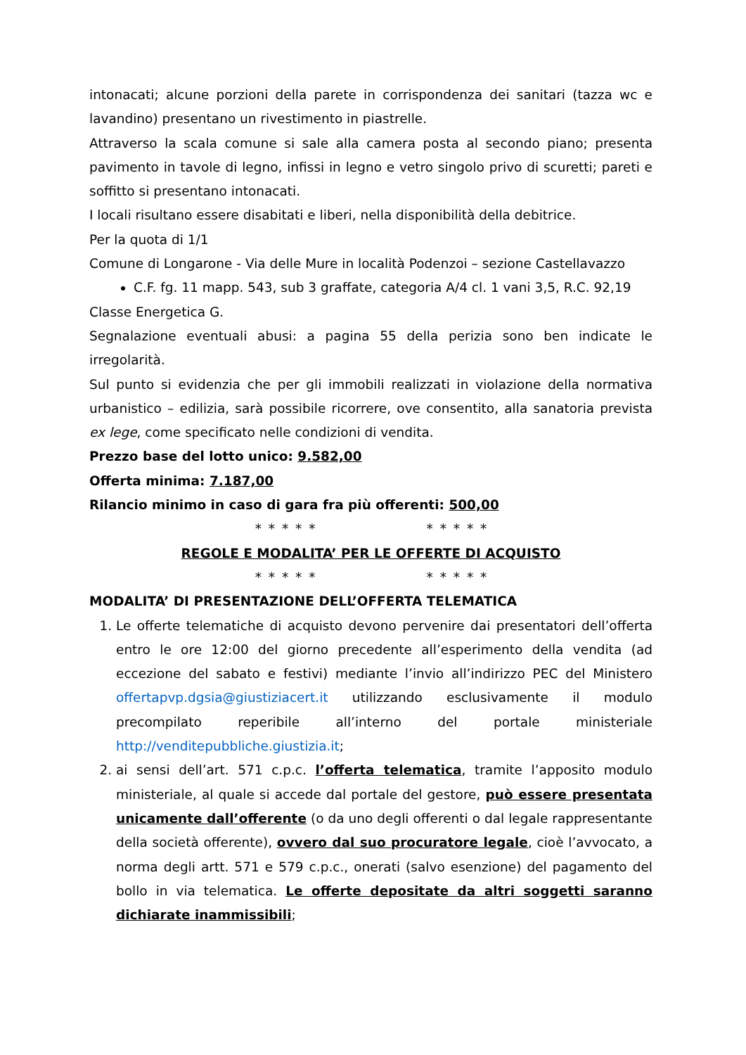intonacati; alcune porzioni della parete in corrispondenza dei sanitari (tazza wc e lavandino) presentano un rivestimento in piastrelle.
Attraverso la scala comune si sale alla camera posta al secondo piano; presenta pavimento in tavole di legno, infissi in legno e vetro singolo privo di scuretti; pareti e soffitto si presentano intonacati.
I locali risultano essere disabitati e liberi, nella disponibilità della debitrice.
Per la quota di 1/1
Comune di Longarone - Via delle Mure in località Podenzoi – sezione Castellavazzo
C.F. fg. 11 mapp. 543, sub 3 graffate, categoria A/4 cl. 1 vani 3,5, R.C. 92,19
Classe Energetica G.
Segnalazione eventuali abusi: a pagina 55 della perizia sono ben indicate le irregolarità.
Sul punto si evidenzia che per gli immobili realizzati in violazione della normativa urbanistico – edilizia, sarà possibile ricorrere, ove consentito, alla sanatoria prevista ex lege, come specificato nelle condizioni di vendita.
Prezzo base del lotto unico: 9.582,00
Offerta minima: 7.187,00
Rilancio minimo in caso di gara fra più offerenti: 500,00
* * * * * * * * * *
REGOLE E MODALITA’ PER LE OFFERTE DI ACQUISTO
* * * * * * * * * *
MODALITA’ DI PRESENTAZIONE DELL’OFFERTA TELEMATICA
1. Le offerte telematiche di acquisto devono pervenire dai presentatori dell’offerta entro le ore 12:00 del giorno precedente all’esperimento della vendita (ad eccezione del sabato e festivi) mediante l’invio all’indirizzo PEC del Ministero offertapvp.dgsia@giustiziacert.it utilizzando esclusivamente il modulo precompilato reperibile all’interno del portale ministeriale http://venditepubbliche.giustizia.it;
2. ai sensi dell’art. 571 c.p.c. l’offerta telematica, tramite l’apposito modulo ministeriale, al quale si accede dal portale del gestore, può essere presentata unicamente dall’offerente (o da uno degli offerenti o dal legale rappresentante della società offerente), ovvero dal suo procuratore legale, cioè l’avvocato, a norma degli artt. 571 e 579 c.p.c., onerati (salvo esenzione) del pagamento del bollo in via telematica. Le offerte depositate da altri soggetti saranno dichiarate inammissibili;